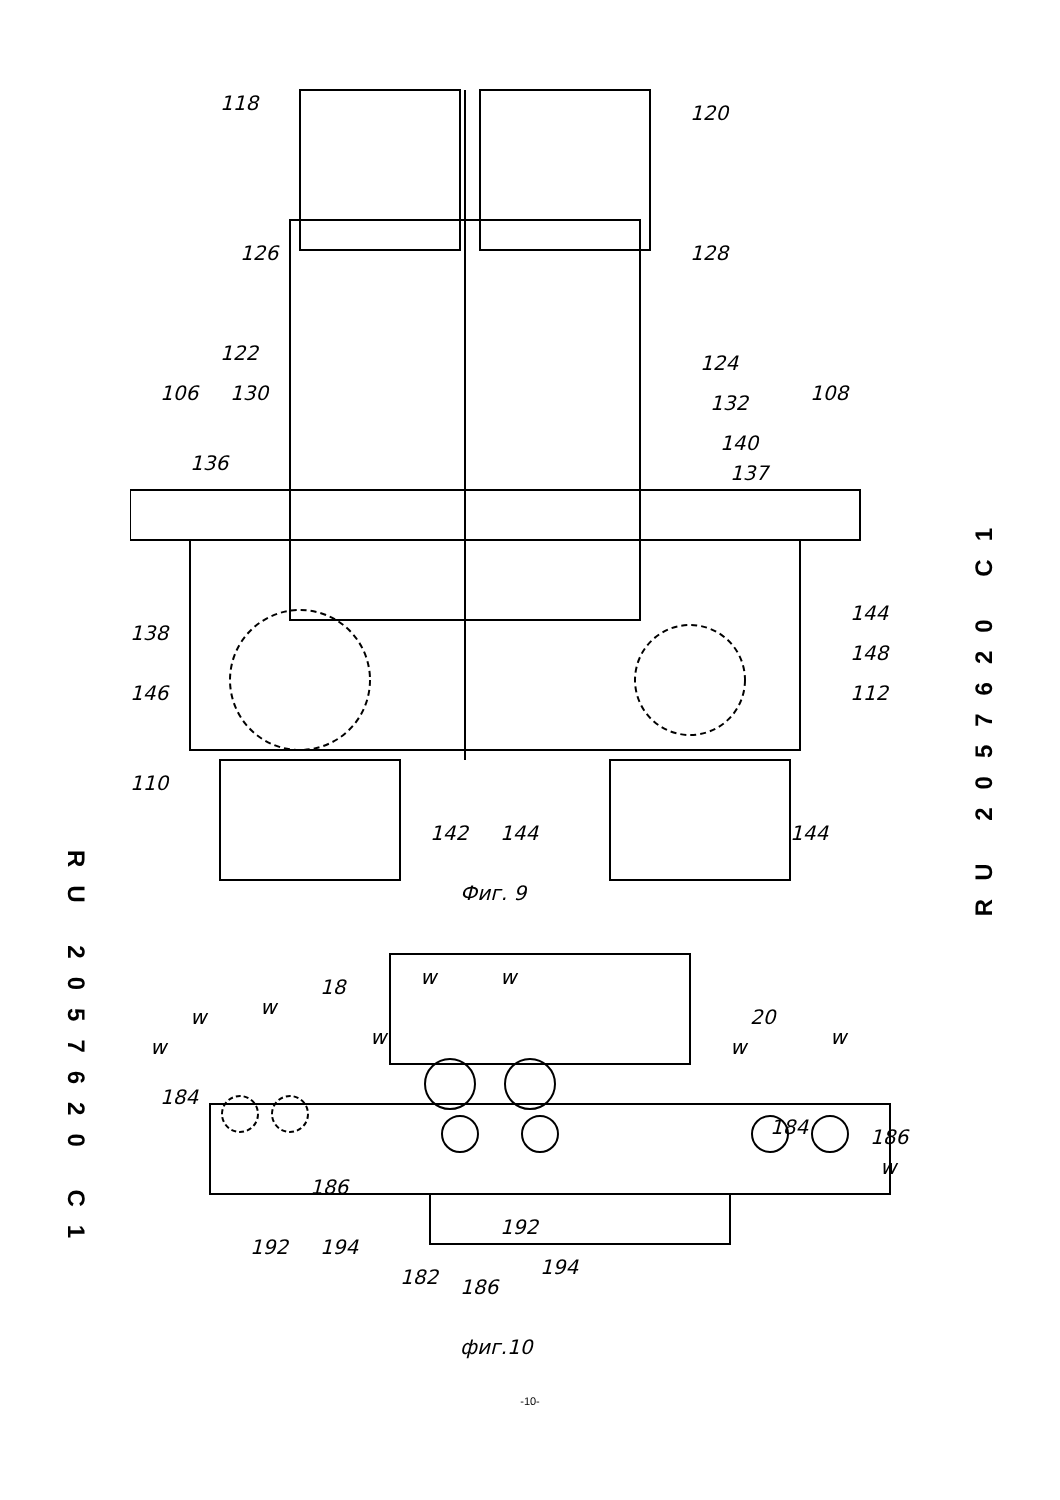RU 2057620 C1
RU 2057620 C1
118
120
126
128
122
124
106
130
108
132
140
136
137
138
144
148
146
112
110
142
144
144
Фиг. 9
w
w
w
18
20
w
w
w
w
w
184
184
186
186
w
192
194
192
194
182
186
фиг.10
-10-